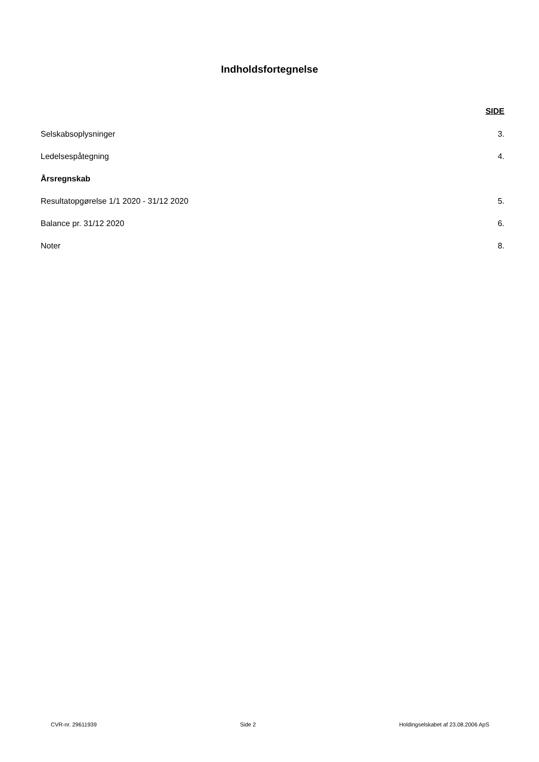Indholdsfortegnelse
SIDE
Selskabsoplysninger 3.
Ledelsespåtegning 4.
Årsregnskab
Resultatopgørelse 1/1 2020 - 31/12 2020 5.
Balance pr. 31/12 2020 6.
Noter 8.
CVR-nr. 29611939 Side 2 Holdingselskabet af 23.08.2006 ApS